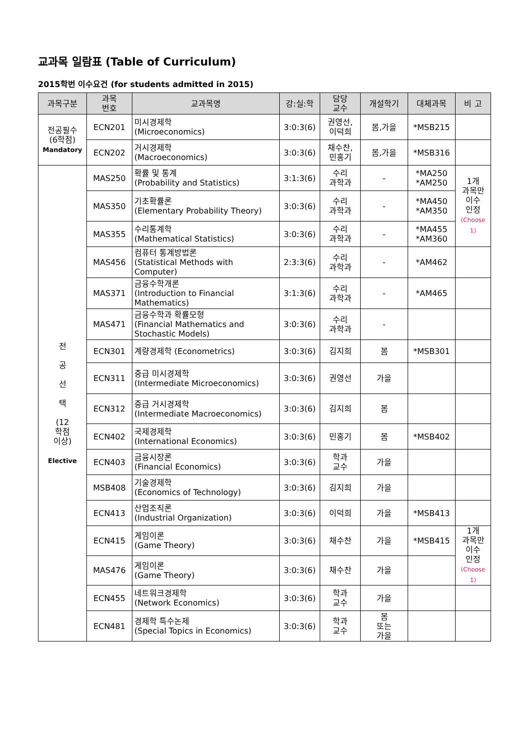교과목 일람표 (Table of Curriculum)
2015학번 이수요건 (for students admitted in 2015)
| 과목구분 | 과목 번호 | 교과목명 | 강:실:학 | 담당 교수 | 개설학기 | 대체과목 | 비 고 |
| --- | --- | --- | --- | --- | --- | --- | --- |
| 전공필수 (6학점) Mandatory | ECN201 | 미시경제학 (Microeconomics) | 3:0:3(6) | 권영선, 이덕희 | 봄,가을 | *MSB215 | |
| | ECN202 | 거시경제학 (Macroeconomics) | 3:0:3(6) | 채수찬, 민홍기 | 봄,가을 | *MSB316 | |
| 전 공 선 택 (12 학점 이상) Elective | MAS250 | 확률 및 통계 (Probability and Statistics) | 3:1:3(6) | 수리 과학과 | - | *MA250 *AM250 | 1개 과목만 이수 인정 (Choose 1) |
| | MAS350 | 기초확률론 (Elementary Probability Theory) | 3:0:3(6) | 수리 과학과 | - | *MA450 *AM350 | |
| | MAS355 | 수리통계학 (Mathematical Statistics) | 3:0:3(6) | 수리 과학과 | - | *MA455 *AM360 | |
| | MAS456 | 컴퓨터 통계방법론 (Statistical Methods with Computer) | 2:3:3(6) | 수리 과학과 | - | *AM462 | |
| | MAS371 | 금융수학개론 (Introduction to Financial Mathematics) | 3:1:3(6) | 수리 과학과 | - | *AM465 | |
| | MAS471 | 금융수학과 확률모형 (Financial Mathematics and Stochastic Models) | 3:0:3(6) | 수리 과학과 | - | | |
| | ECN301 | 계량경제학 (Econometrics) | 3:0:3(6) | 김지희 | 봄 | *MSB301 | |
| | ECN311 | 중급 미시경제학 (Intermediate Microeconomics) | 3:0:3(6) | 권영선 | 가을 | | |
| | ECN312 | 중급 거시경제학 (Intermediate Macroeconomics) | 3:0:3(6) | 김지희 | 봄 | | |
| | ECN402 | 국제경제학 (International Economics) | 3:0:3(6) | 민홍기 | 봄 | *MSB402 | |
| | ECN403 | 금융시장론 (Financial Economics) | 3:0:3(6) | 학과 교수 | 가을 | | |
| | MSB408 | 기술경제학 (Economics of Technology) | 3:0:3(6) | 김지희 | 가을 | | |
| | ECN413 | 산업조직론 (Industrial Organization) | 3:0:3(6) | 이덕희 | 가을 | *MSB413 | |
| | ECN415 | 게임이론 (Game Theory) | 3:0:3(6) | 채수찬 | 가을 | *MSB415 | 1개 과목만 이수 인정 (Choose 1) |
| | MAS476 | 게임이론 (Game Theory) | 3:0:3(6) | 채수찬 | 가을 | | |
| | ECN455 | 네트워크경제학 (Network Economics) | 3:0:3(6) | 학과 교수 | 가을 | | |
| | ECN481 | 경제학 특수논제 (Special Topics in Economics) | 3:0:3(6) | 학과 교수 | 봄 또는 가을 | | |